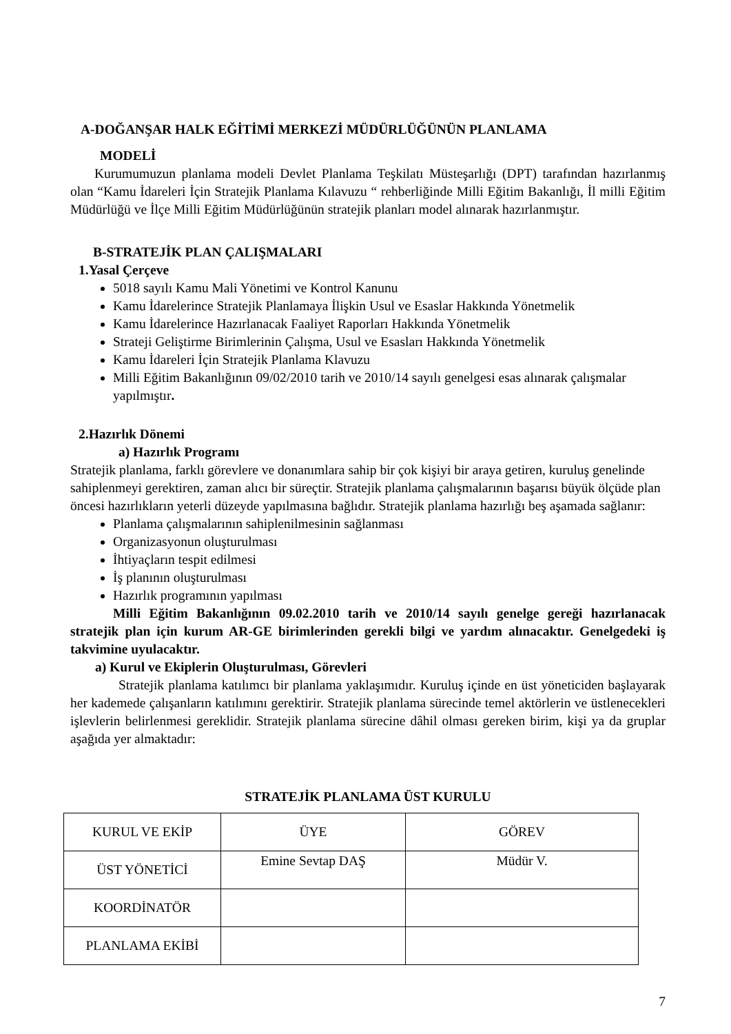A-DOĞANŞAR HALK EĞİTİMİ MERKEZİ MÜDÜRLÜĞÜNÜN PLANLAMA
MODELİ
Kurumumuzun planlama modeli Devlet Planlama Teşkilatı Müsteşarlığı (DPT) tarafından hazırlanmış olan “Kamu İdareleri İçin Stratejik Planlama Kılavuzu “ rehberliğinde Milli Eğitim Bakanlığı, İl milli Eğitim Müdürlüğü ve İlçe Milli Eğitim Müdürlüğünün stratejik planları model alınarak hazırlanmıştır.
B-STRATEJİK PLAN ÇALIŞMALARI
1.Yasal Çerçeve
5018 sayılı Kamu Mali Yönetimi ve Kontrol Kanunu
Kamu İdarelerince Stratejik Planlamaya İlişkin Usul ve Esaslar Hakkında Yönetmelik
Kamu İdarelerince Hazırlanacak Faaliyet Raporları Hakkında Yönetmelik
Strateji Geliştirme Birimlerinin Çalışma, Usul ve Esasları Hakkında Yönetmelik
Kamu İdareleri İçin Stratejik Planlama Klavuzu
Milli Eğitim Bakanlığının 09/02/2010 tarih ve 2010/14 sayılı genelgesi esas alınarak çalışmalar yapılmıştır.
2.Hazırlık Dönemi
a) Hazırlık Programı
Stratejik planlama, farklı görevlere ve donanımlara sahip bir çok kişiyi bir araya getiren, kuruluş genelinde sahiplenmeyi gerektiren, zaman alıcı bir süreçtir. Stratejik planlama çalışmalarının başarısı büyük ölçüde plan öncesi hazırlıkların yeterli düzeyde yapılmasına bağlıdır. Stratejik planlama hazırlığı beş aşamada sağlanır:
Planlama çalışmalarının sahiplenilmesinin sağlanması
Organizasyonun oluşturulması
İhtiyaçların tespit edilmesi
İş planının oluşturulması
Hazırlık programının yapılması
Milli Eğitim Bakanlığının 09.02.2010 tarih ve 2010/14 sayılı genelge gereği hazırlanacak stratejik plan için kurum AR-GE birimlerinden gerekli bilgi ve yardım alınacaktır. Genelgedeki iş takvimine uyulacaktır.
a) Kurul ve Ekiplerin Oluşturulması, Görevleri
Stratejik planlama katılımcı bir planlama yaklaşımıdır. Kuruluş içinde en üst yöneticiden başlayarak her kademede çalışanların katılımını gerektirir. Stratejik planlama sürecinde temel aktörlerin ve üstlenecekleri işlevlerin belirlenmesi gereklidir. Stratejik planlama sürecine dâhil olması gereken birim, kişi ya da gruplar aşağıda yer almaktadır:
STRATEJİK PLANLAMA ÜST KURULU
| KURUL VE EKİP | ÜYE | GÖREV |
| ÜST YÖNETİCİ | Emine Sevtap DAŞ | Müdür V. |
| KOORDİNATÖR | | |
| PLANLAMA EKİBİ | | |
7